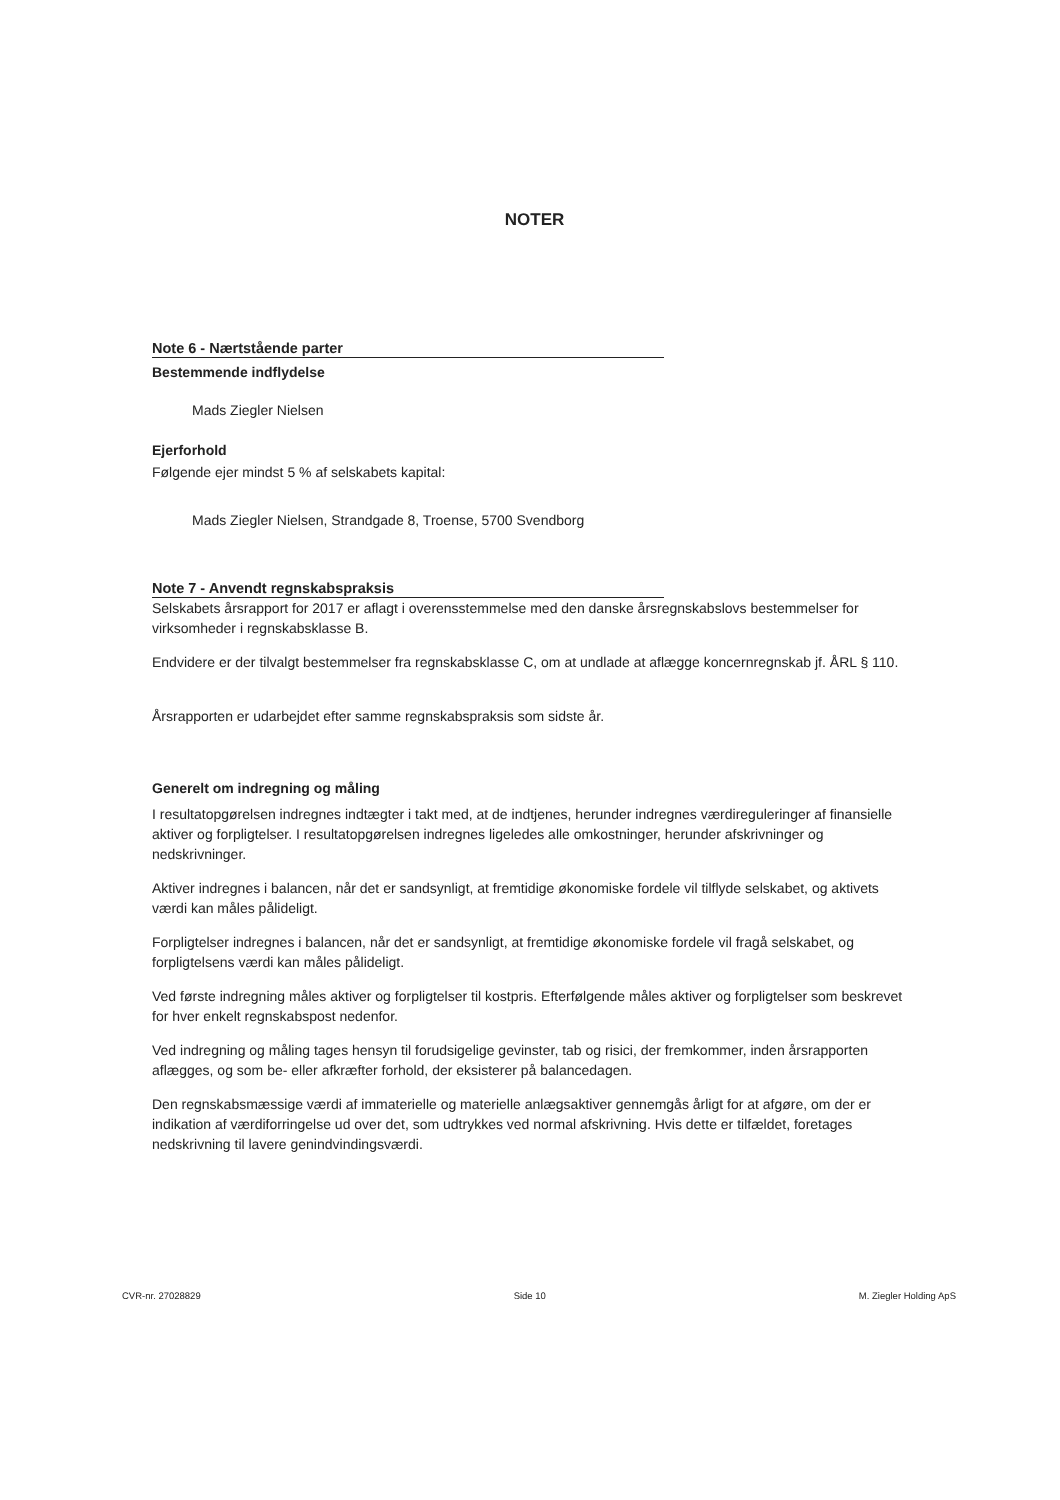NOTER
Note 6 - Nærtstående parter
Bestemmende indflydelse
Mads Ziegler Nielsen
Ejerforhold
Følgende ejer mindst 5 % af selskabets kapital:
Mads Ziegler Nielsen, Strandgade 8, Troense, 5700 Svendborg
Note 7 - Anvendt regnskabspraksis
Selskabets årsrapport for 2017 er aflagt i overensstemmelse med den danske årsregnskabslovs bestemmelser for virksomheder i regnskabsklasse B.
Endvidere er der tilvalgt bestemmelser fra regnskabsklasse C, om at undlade at aflægge koncernregnskab jf. ÅRL § 110.
Årsrapporten er udarbejdet efter samme regnskabspraksis som sidste år.
Generelt om indregning og måling
I resultatopgørelsen indregnes indtægter i takt med, at de indtjenes, herunder indregnes værdireguleringer af finansielle aktiver og forpligtelser. I resultatopgørelsen indregnes ligeledes alle omkostninger, herunder afskrivninger og nedskrivninger.
Aktiver indregnes i balancen, når det er sandsynligt, at fremtidige økonomiske fordele vil tilflyde selskabet, og aktivets værdi kan måles pålideligt.
Forpligtelser indregnes i balancen, når det er sandsynligt, at fremtidige økonomiske fordele vil fragå selskabet, og forpligtelsens værdi kan måles pålideligt.
Ved første indregning måles aktiver og forpligtelser til kostpris. Efterfølgende måles aktiver og forpligtelser som beskrevet for hver enkelt regnskabspost nedenfor.
Ved indregning og måling tages hensyn til forudsigelige gevinster, tab og risici, der fremkommer, inden årsrapporten aflægges, og som be- eller afkræfter forhold, der eksisterer på balancedagen.
Den regnskabsmæssige værdi af immaterielle og materielle anlægsaktiver gennemgås årligt for at afgøre, om der er indikation af værdiforringelse ud over det, som udtrykkes ved normal afskrivning. Hvis dette er tilfældet, foretages nedskrivning til lavere genindvindingsværdi.
CVR-nr. 27028829 Side 10 M. Ziegler Holding ApS